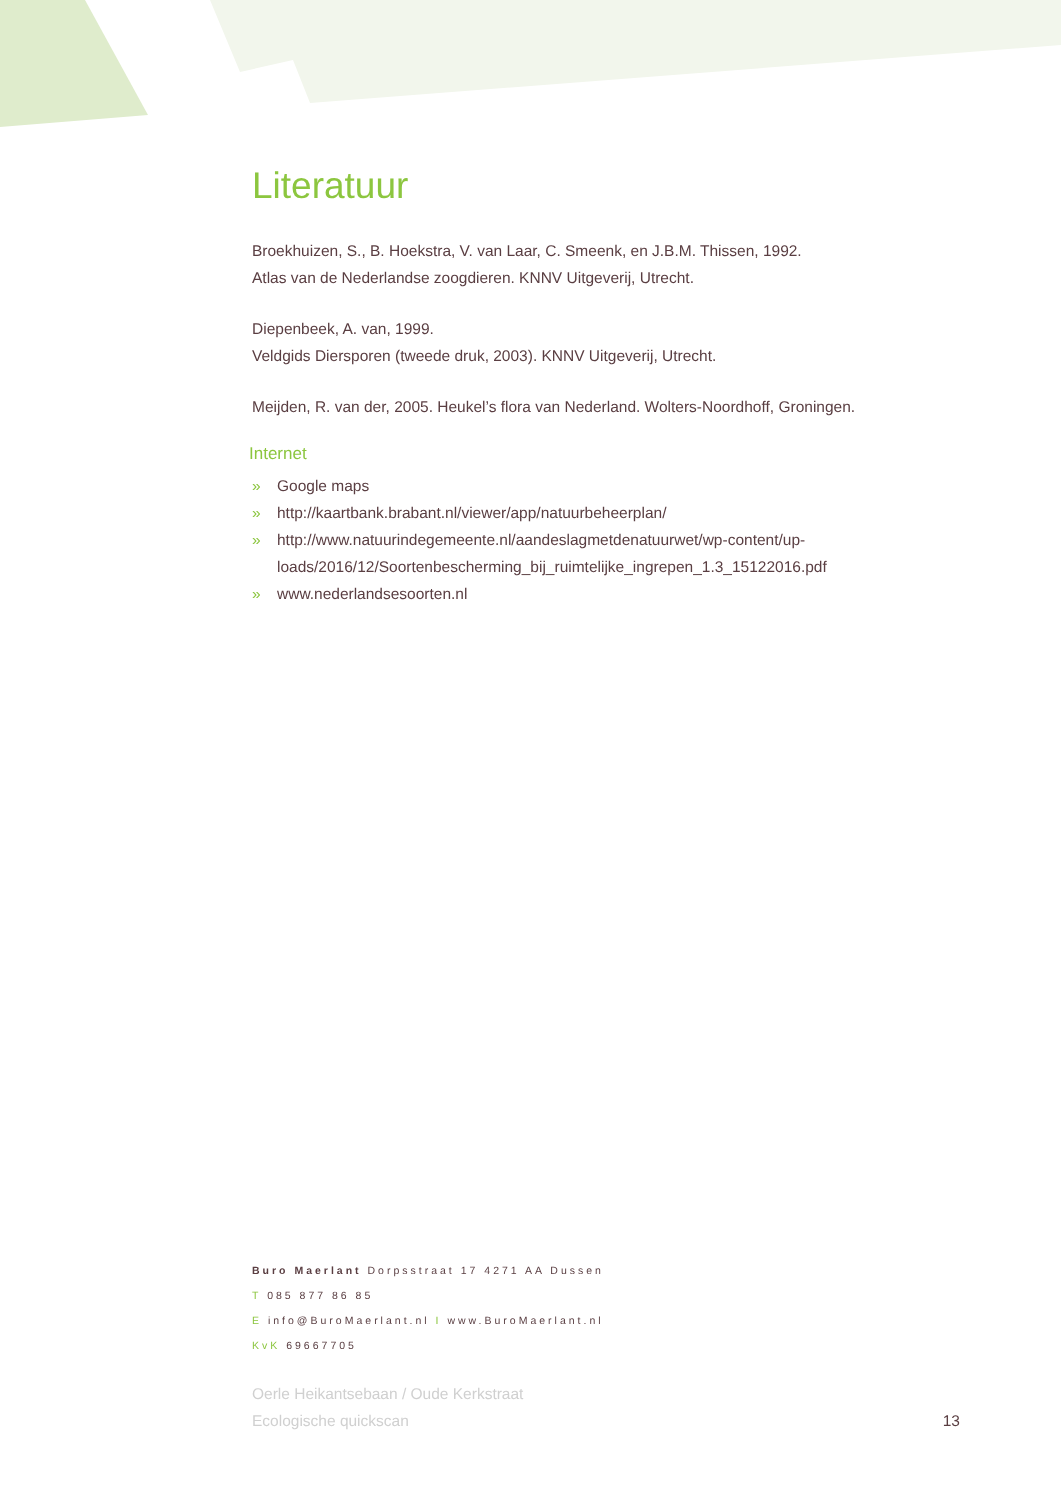Literatuur
Broekhuizen, S., B. Hoekstra, V. van Laar, C. Smeenk, en J.B.M. Thissen, 1992.
Atlas van de Nederlandse zoogdieren. KNNV Uitgeverij, Utrecht.
Diepenbeek, A. van, 1999.
Veldgids Diersporen (tweede druk, 2003). KNNV Uitgeverij, Utrecht.
Meijden, R. van der, 2005. Heukel’s flora van Nederland. Wolters-Noordhoff, Groningen.
Internet
» Google maps
» http://kaartbank.brabant.nl/viewer/app/natuurbeheerplan/
» http://www.natuurindegemeente.nl/aandeslagmetdenatuurwet/wp-content/up-
loads/2016/12/Soortenbescherming_bij_ruimtelijke_ingrepen_1.3_15122016.pdf
» www.nederlandsesoorten.nl
Buro Maerlant Dorpsstraat 17 4271 AA Dussen
T 085 877 86 85
E info@BuroMaerlant.nl I www.BuroMaerlant.nl
KvK 69667705
Oerle Heikantsebaan / Oude Kerkstraat
Ecologische quickscan
13